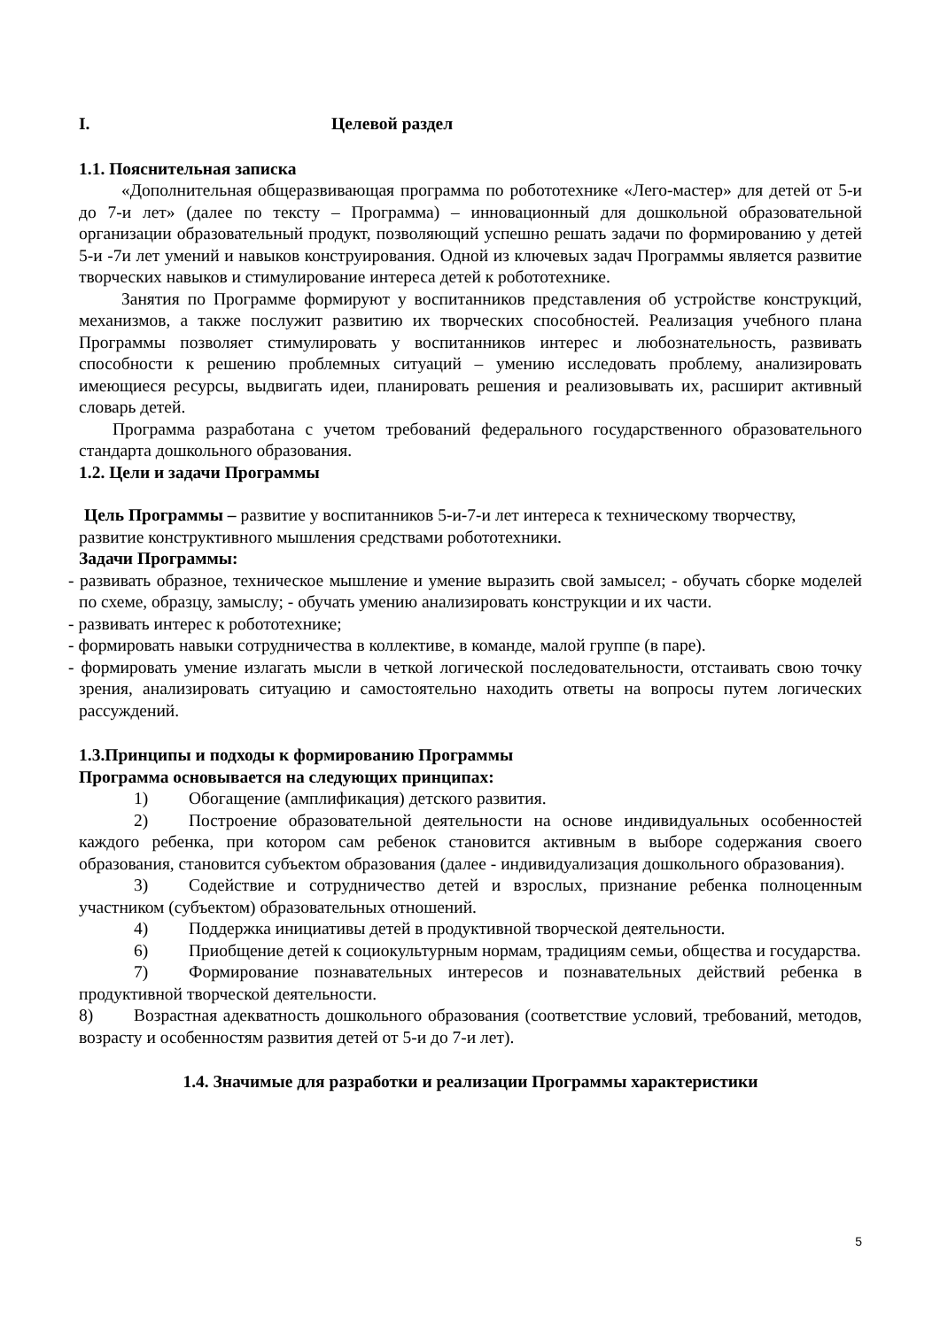I. Целевой раздел
1.1. Пояснительная записка
«Дополнительная общеразвивающая программа по робототехнике «Лего-мастер» для детей от 5-и до 7-и лет» (далее по тексту – Программа) – инновационный для дошкольной образовательной организации образовательный продукт, позволяющий успешно решать задачи по формированию у детей 5-и -7и лет умений и навыков конструирования. Одной из ключевых задач Программы является развитие творческих навыков и стимулирование интереса детей к робототехнике.
Занятия по Программе формируют у воспитанников представления об устройстве конструкций, механизмов, а также послужит развитию их творческих способностей. Реализация учебного плана Программы позволяет стимулировать у воспитанников интерес и любознательность, развивать способности к решению проблемных ситуаций – умению исследовать проблему, анализировать имеющиеся ресурсы, выдвигать идеи, планировать решения и реализовывать их, расширит активный словарь детей.
Программа разработана с учетом требований федерального государственного образовательного стандарта дошкольного образования.
1.2. Цели и задачи Программы
Цель Программы – развитие у воспитанников 5-и-7-и лет интереса к техническому творчеству,
развитие конструктивного мышления средствами робототехники.
Задачи Программы:
- развивать образное, техническое мышление и умение выразить свой замысел; - обучать сборке моделей по схеме, образцу, замыслу; - обучать умению анализировать конструкции и их части.
- развивать интерес к робототехнике;
- формировать навыки сотрудничества в коллективе, в команде, малой группе (в паре).
- формировать умение излагать мысли в четкой логической последовательности, отстаивать свою точку зрения, анализировать ситуацию и самостоятельно находить ответы на вопросы путем логических рассуждений.
1.3.Принципы и подходы к формированию Программы
Программа основывается на следующих принципах:
1) Обогащение (амплификация) детского развития.
2) Построение образовательной деятельности на основе индивидуальных особенностей каждого ребенка, при котором сам ребенок становится активным в выборе содержания своего образования, становится субъектом образования (далее - индивидуализация дошкольного образования).
3) Содействие и сотрудничество детей и взрослых, признание ребенка полноценным участником (субъектом) образовательных отношений.
4) Поддержка инициативы детей в продуктивной творческой деятельности.
6) Приобщение детей к социокультурным нормам, традициям семьи, общества и государства.
7) Формирование познавательных интересов и познавательных действий ребенка в продуктивной творческой деятельности.
8) Возрастная адекватность дошкольного образования (соответствие условий, требований, методов, возрасту и особенностям развития детей от 5-и до 7-и лет).
1.4. Значимые для разработки и реализации Программы характеристики
5